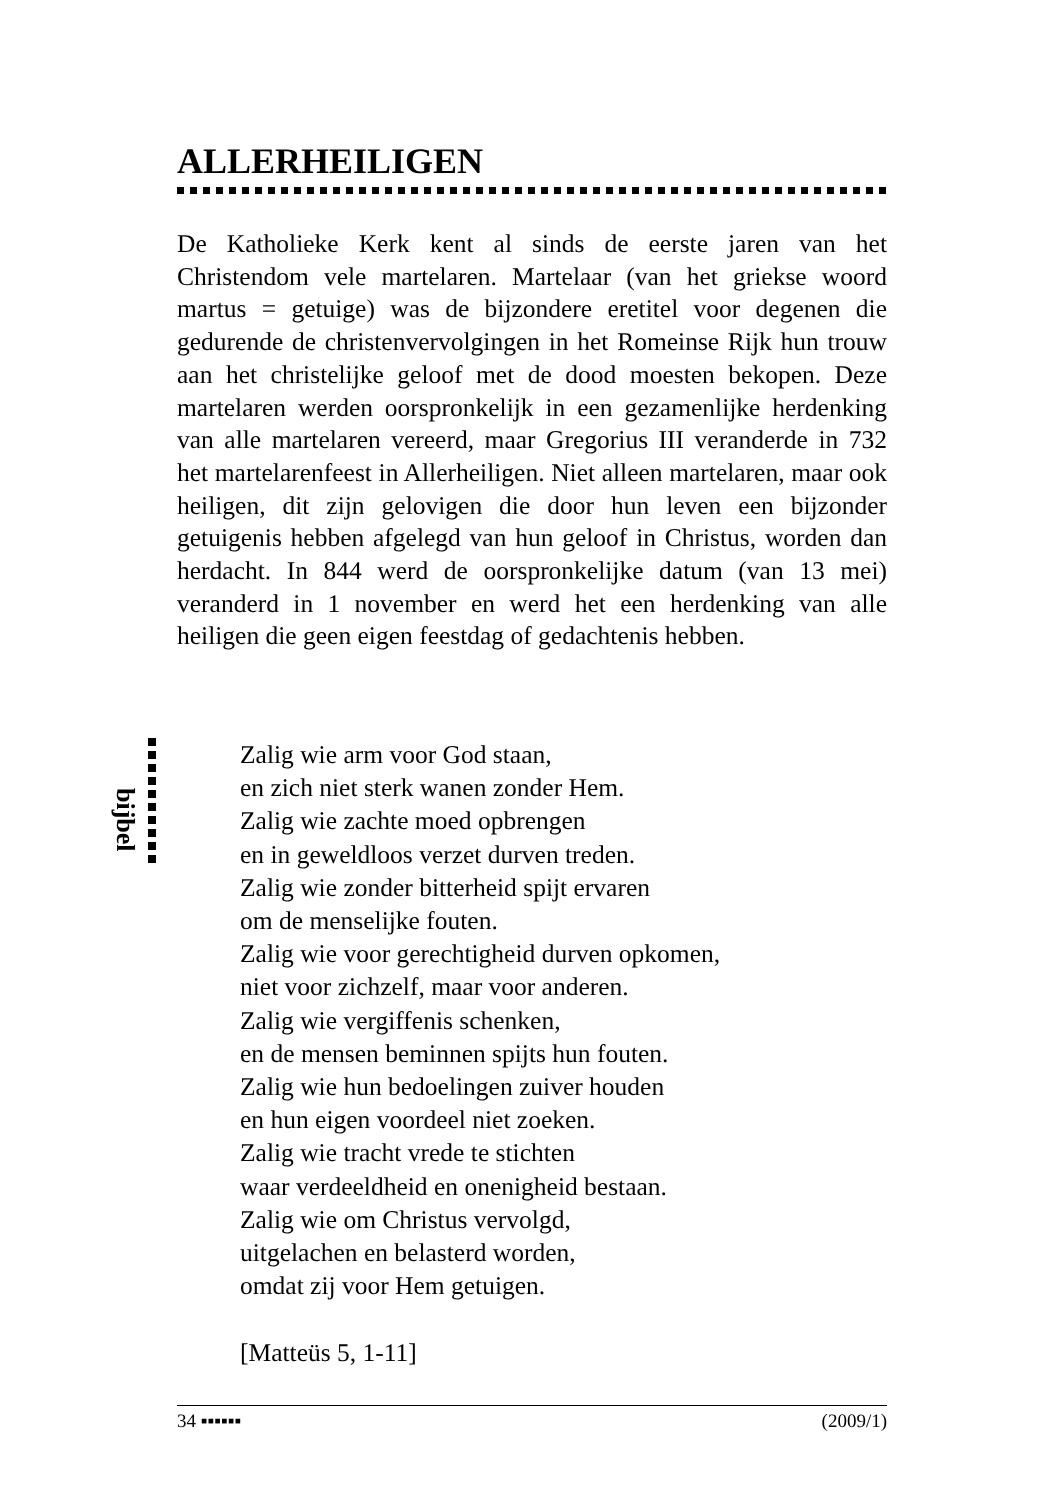ALLERHEILIGEN
De Katholieke Kerk kent al sinds de eerste jaren van het Christendom vele martelaren. Martelaar (van het griekse woord martus = getuige) was de bijzondere eretitel voor degenen die gedurende de christenvervolgingen in het Romeinse Rijk hun trouw aan het christelijke geloof met de dood moesten bekopen. Deze martelaren werden oorspronkelijk in een gezamenlijke herdenking van alle martelaren vereerd, maar Gregorius III veranderde in 732 het martelarenfeest in Allerheiligen. Niet alleen martelaren, maar ook heiligen, dit zijn gelovigen die door hun leven een bijzonder getuigenis hebben afgelegd van hun geloof in Christus, worden dan herdacht. In 844 werd de oorspronkelijke datum (van 13 mei) veranderd in 1 november en werd het een herdenking van alle heiligen die geen eigen feestdag of gedachtenis hebben.
bijbel
Zalig wie arm voor God staan,
en zich niet sterk wanen zonder Hem.
Zalig wie zachte moed opbrengen
en in geweldloos verzet durven treden.
Zalig wie zonder bitterheid spijt ervaren
om de menselijke fouten.
Zalig wie voor gerechtigheid durven opkomen,
niet voor zichzelf, maar voor anderen.
Zalig wie vergiffenis schenken,
en de mensen beminnen spijts hun fouten.
Zalig wie hun bedoelingen zuiver houden
en hun eigen voordeel niet zoeken.
Zalig wie tracht vrede te stichten
waar verdeeldheid en onenigheid bestaan.
Zalig wie om Christus vervolgd,
uitgelachen en belasterd worden,
omdat zij voor Hem getuigen.
[Matteüs 5, 1-11]
34 ▪▪▪▪▪▪ (2009/1)